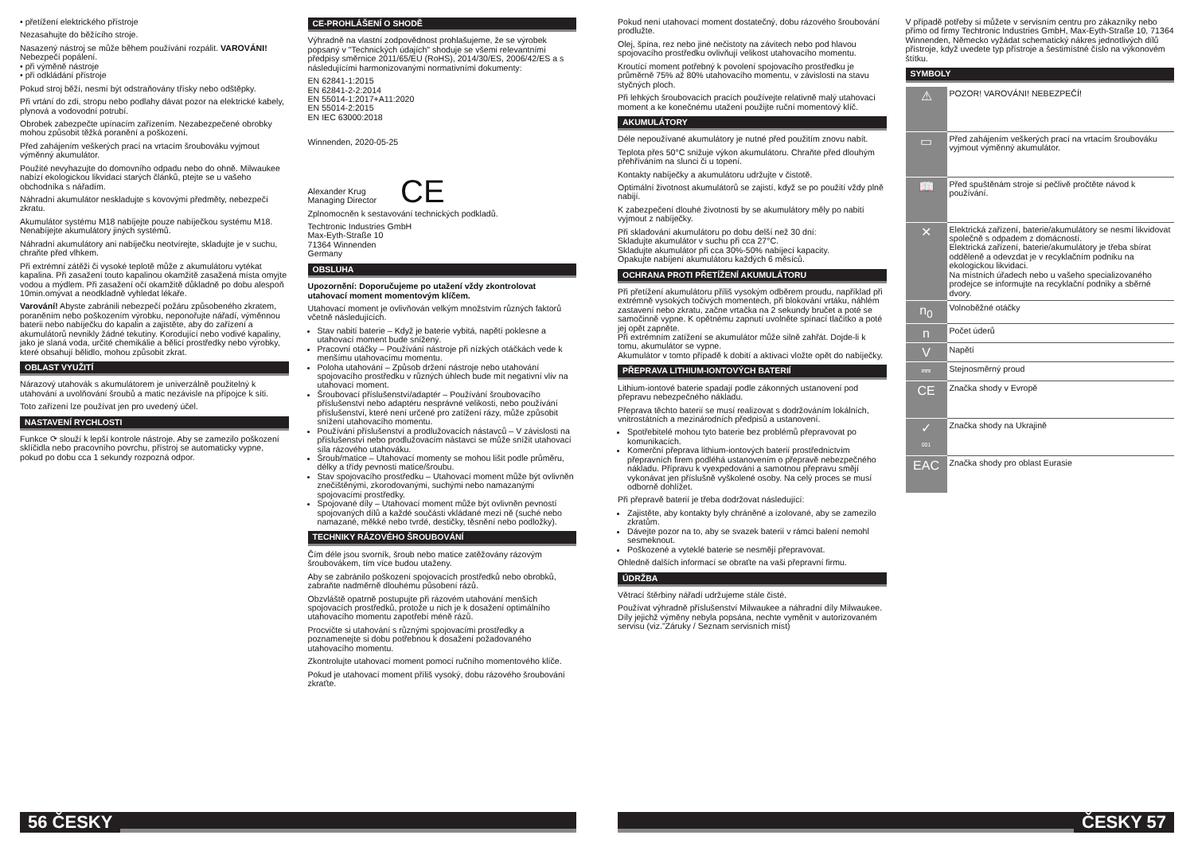• přetížení elektrického přístroje
Nezasahujte do běžícího stroje.
Nasazený nástroj se může během používání rozpálit. VAROVÁNI! Nebezpečí popálení.
• při výměně nástroje
• při odkládání přístroje
Pokud stroj běží, nesmí být odstraňovány třísky nebo odštěpky.
Při vrtání do zdi, stropu nebo podlahy dávat pozor na elektrické kabely, plynová a vodovodní potrubí.
Obrobek zabezpečte upínacím zařízením. Nezabezpečené obrobky mohou způsobit těžká poranění a poškození.
Před zahájením veškerých prací na vrtacím šroubováku vyjmout výměnný akumulátor.
Použité nevyhazujte do domovního odpadu nebo do ohně. Milwaukee nabízí ekologickou likvidaci starých článků, ptejte se u vašeho obchodníka s nářadím.
Náhradní akumulátor neskladujte s kovovými předměty, nebezpečí zkratu.
Akumulátor systému M18 nabíjejte pouze nabíječkou systému M18. Nenabíjejte akumulátory jiných systémů.
Náhradní akumulátory ani nabíječku neotvírejte, skladujte je v suchu, chraňte před vlhkem.
Při extrémní zátěži či vysoké teplotě může z akumulátoru vytékat kapalina. Při zasažení touto kapalinou okamžitě zasažená místa omyjte vodou a mýdlem. Při zasažení očí okamžitě důkladně po dobu alespoň 10min.omývat a neodkladně vyhledat lékaře.
Varování! Abyste zabránili nebezpečí požáru způsobeného zkratem, poraněním nebo poškozením výrobku, neponořujte nářadí, výměnnou baterii nebo nabíječku do kapalin a zajistěte, aby do zařízení a akumulátorů nevnikly žádné tekutiny. Korodující nebo vodivé kapaliny, jako je slaná voda, určité chemikálie a bělicí prostředky nebo výrobky, které obsahují bělidlo, mohou způsobit zkrat.
OBLAST VYUŽITÍ
Nárazový utahovák s akumulátorem je univerzálně použitelný k utahování a uvolňování šroubů a matic nezávisle na přípojce k síti.
Toto zařízení lze používat jen pro uvedený účel.
NASTAVENÍ RYCHLOSTI
Funkce ⟳ slouží k lepší kontrole nástroje. Aby se zamezilo poškození sklíčidla nebo pracovního povrchu, přístroj se automaticky vypne, pokud po dobu cca 1 sekundy rozpozná odpor.
CE-PROHLÁŠENÍ O SHODĚ
Výhradně na vlastní zodpovědnost prohlašujeme, že se výrobek popsaný v "Technických údajích" shoduje se všemi relevantními předpisy směrnice 2011/65/EU (RoHS), 2014/30/ES, 2006/42/ES a s následujícími harmonizovanými normativními dokumenty:
EN 62841-1:2015
EN 62841-2-2:2014
EN 55014-1:2017+A11:2020
EN 55014-2:2015
EN IEC 63000:2018
Winnenden, 2020-05-25
Alexander Krug
Managing Director
CE
Zplnomocněn k sestavování technických podkladů.
Techtronic Industries GmbH
Max-Eyth-Straße 10
71364 Winnenden
Germany
OBSLUHA
Upozornění: Doporučujeme po utažení vždy zkontrolovat utahovací moment momentovým klíčem.
Utahovací moment je ovlivňován velkým množstvím různých faktorů včetně následujících.
Stav nabití baterie – Když je baterie vybitá, napětí poklesne a utahovací moment bude snížený.
Pracovní otáčky – Používání nástroje při nízkých otáčkách vede k menšímu utahovacímu momentu.
Poloha utahování – Způsob držení nástroje nebo utahování spojovacího prostředku v různých úhlech bude mít negativní vliv na utahovací moment.
Šroubovací příslušenství/adaptér – Používání šroubovacího příslušenství nebo adaptéru nesprávné velikosti, nebo používání příslušenství, které není určené pro zatížení rázy, může způsobit snížení utahovacího momentu.
Používání příslušenství a prodlužovacích nástavců – V závislosti na příslušenství nebo prodlužovacím nástavci se může snížit utahovací síla rázového utahováku.
Šroub/matice – Utahovací momenty se mohou lišit podle průměru, délky a třídy pevnosti matice/šroubu.
Stav spojovacího prostředku – Utahovací moment může být ovlivněn znečištěnými, zkorodovanými, suchými nebo namazanými spojovacími prostředky.
Spojované díly – Utahovací moment může být ovlivněn pevností spojovaných dílů a každé součásti vkládané mezi ně (suché nebo namazané, měkké nebo tvrdé, destičky, těsnění nebo podložky).
TECHNIKY RÁZOVÉHO ŠROUBOVÁNÍ
Čím déle jsou svorník, šroub nebo matice zatěžovány rázovým šroubovákem, tím více budou utaženy.
Aby se zabránilo poškození spojovacích prostředků nebo obrobků, zabraňte nadměrně dlouhému působení rázů.
Obzvláště opatrně postupujte při rázovém utahování menších spojovacích prostředků, protože u nich je k dosažení optimálního utahovacího momentu zapotřebí méně rázů.
Procvičte si utahování s různými spojovacími prostředky a poznamenejte si dobu potřebnou k dosažení požadovaného utahovacího momentu.
Zkontrolujte utahovací moment pomocí ručního momentového klíče.
Pokud je utahovací moment příliš vysoký, dobu rázového šroubování zkraťte.
Pokud není utahovací moment dostatečný, dobu rázového šroubování prodlužte.
Olej, špína, rez nebo jiné nečistoty na závitech nebo pod hlavou spojovacího prostředku ovlivňují velikost utahovacího momentu.
Kroutící moment potřebný k povolení spojovacího prostředku je průměrně 75% až 80% utahovacího momentu, v závislosti na stavu styčných ploch.
Při lehkých šroubovacích pracích používejte relativně malý utahovací moment a ke konečnému utažení použijte ruční momentový klíč.
AKUMULÁTORY
Déle nepoužívané akumulátory je nutné před použitím znovu nabít.
Teplota přes 50°C snižuje výkon akumulátoru. Chraňte před dlouhým přehříváním na slunci či u topení.
Kontakty nabíječky a akumulátoru udržujte v čistotě.
Optimální životnost akumulátorů se zajistí, když se po použití vždy plně nabijí.
K zabezpečení dlouhé životnosti by se akumulátory měly po nabití vyjmout z nabíječky.
Při skladování akumulátoru po dobu delší než 30 dní:
Skladujte akumulátor v suchu při cca 27°C.
Skladujte akumulátor při cca 30%-50% nabíjecí kapacity.
Opakujte nabíjení akumulátoru každých 6 měsíců.
OCHRANA PROTI PŘETÍŽENÍ AKUMULÁTORU
Při přetížení akumulátoru příliš vysokým odběrem proudu, například při extrémně vysokých točivých momentech, při blokování vrtáku, náhlém zastavení nebo zkratu, začne vrtačka na 2 sekundy bručet a poté se samočinně vypne. K opětnému zapnutí uvolněte spínací tlačítko a poté jej opět zapněte.
Při extrémním zatížení se akumulátor může silně zahřát. Dojde-li k tomu, akumulátor se vypne.
Akumulátor v tomto případě k dobití a aktivaci vložte opět do nabíječky.
PŘEPRAVA LITHIUM-IONTOVÝCH BATERIÍ
Lithium-iontové baterie spadají podle zákonných ustanovení pod přepravu nebezpečného nákladu.
Přeprava těchto baterií se musí realizovat s dodržováním lokálních, vnitrostátních a mezinárodních předpisů a ustanovení.
Spotřebitelé mohou tyto baterie bez problémů přepravovat po komunikacích.
Komerční přeprava lithium-iontových baterií prostřednictvím přepravních firem podléhá ustanovením o přepravě nebezpečného nákladu. Přípravu k vyexpedování a samotnou přepravu smějí vykonávat jen příslušně vyškolené osoby. Na celý proces se musí odborně dohlížet.
Při přepravě baterií je třeba dodržovat následující:
Zajistěte, aby kontakty byly chráněné a izolované, aby se zamezilo zkratům.
Dávejte pozor na to, aby se svazek baterií v rámci balení nemohl sesmeknout.
Poškozené a vyteklé baterie se nesmějí přepravovat.
Ohledně dalších informací se obraťte na vaši přepravní firmu.
ÚDRŽBA
Větrací štěrbiny nářadí udržujeme stále čisté.
Používat výhradně příslušenství Milwaukee a náhradní díly Milwaukee. Díly jejichž výměny nebyla popsána, nechte vyměnit v autorizovaném servisu (viz.”Záruky / Seznam servisních míst)
V případě potřeby si můžete v servisním centru pro zákazníky nebo přímo od firmy Techtronic Industries GmbH, Max-Eyth-Straße 10, 71364 Winnenden, Německo vyžádat schematický nákres jednotlivých dílů přístroje, když uvedete typ přístroje a šestimístné číslo na výkonovém štítku.
SYMBOLY
| ⚠ | POZOR! VAROVÁNI! NEBEZPEČÍ! |
| ▭ | Před zahájením veškerých prací na vrtacím šroubováku vyjmout výměnný akumulátor. |
| 📖 | Před spuštěnám stroje si pečlivě pročtěte návod k používání. |
| ✕ | Elektrická zařízení, baterie/akumulátory se nesmí likvidovat společně s odpadem z domácností. Elektrická zařízení, baterie/akumulátory je třeba sbírat odděleně a odevzdat je v recyklačním podniku na ekologickou likvidaci. Na místních úřadech nebo u vašeho specializovaného prodejce se informujte na recyklační podniky a sběrné dvory. |
| n<sub>0</sub> | Volnoběžné otáčky |
| n | Počet úderů |
| V | Napětí |
| ⎓ | Stejnosměrný proud |
| CE | Značka shody v Evropě |
| ✓ 001 | Značka shody na Ukrajině |
| EAC | Značka shody pro oblast Eurasie |
56 ČESKY ČESKY 57